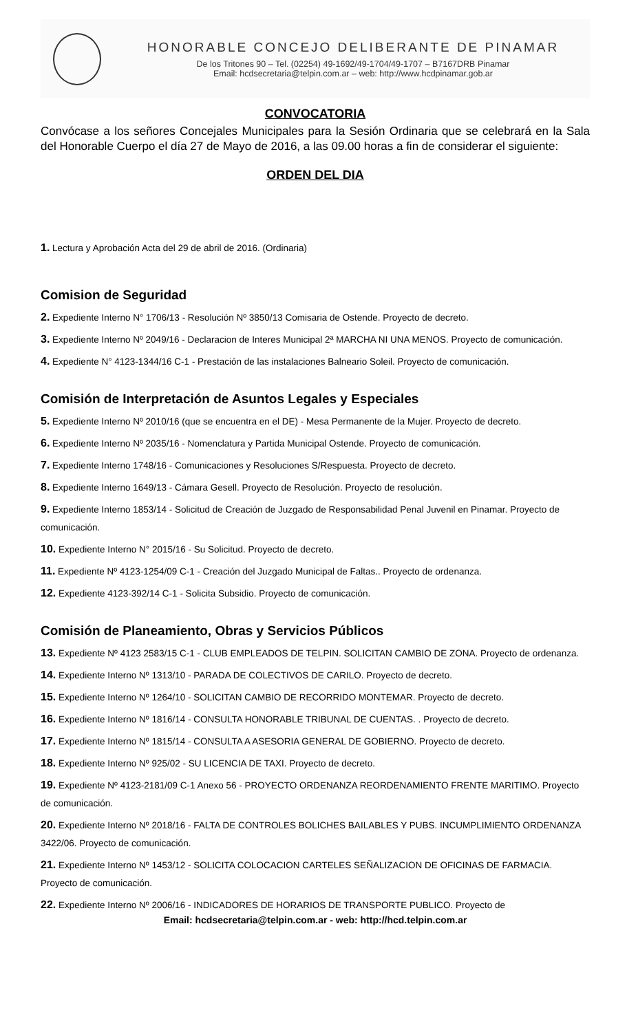HONORABLE CONCEJO DELIBERANTE DE PINAMAR
De los Tritones 90 – Tel. (02254) 49-1692/49-1704/49-1707 – B7167DRB Pinamar
Email: hcdsecretaria@telpin.com.ar – web: http://www.hcdpinamar.gob.ar
CONVOCATORIA
Convócase a los señores Concejales Municipales para la Sesión Ordinaria que se celebrará en la Sala del Honorable Cuerpo el día 27 de Mayo de 2016, a las 09.00 horas a fin de considerar el siguiente:
ORDEN DEL DIA
1. Lectura y Aprobación Acta del 29 de abril de 2016. (Ordinaria)
Comision de Seguridad
2. Expediente Interno N° 1706/13 - Resolución Nº 3850/13 Comisaria de Ostende. Proyecto de decreto.
3. Expediente Interno Nº 2049/16 - Declaracion de Interes Municipal 2ª MARCHA NI UNA MENOS. Proyecto de comunicación.
4. Expediente N° 4123-1344/16 C-1 - Prestación de las instalaciones Balneario Soleil. Proyecto de comunicación.
Comisión de Interpretación de Asuntos Legales y Especiales
5. Expediente Interno Nº 2010/16 (que se encuentra en el DE) - Mesa Permanente de la Mujer. Proyecto de decreto.
6. Expediente Interno Nº 2035/16 - Nomenclatura y Partida Municipal Ostende. Proyecto de comunicación.
7. Expediente Interno 1748/16 - Comunicaciones y Resoluciones S/Respuesta. Proyecto de decreto.
8. Expediente Interno 1649/13 - Cámara Gesell. Proyecto de Resolución. Proyecto de resolución.
9. Expediente Interno 1853/14 - Solicitud de Creación de Juzgado de Responsabilidad Penal Juvenil en Pinamar. Proyecto de comunicación.
10. Expediente Interno N° 2015/16 - Su Solicitud. Proyecto de decreto.
11. Expediente Nº 4123-1254/09 C-1 - Creación del Juzgado Municipal de Faltas.. Proyecto de ordenanza.
12. Expediente 4123-392/14 C-1 - Solicita Subsidio. Proyecto de comunicación.
Comisión de Planeamiento, Obras y Servicios Públicos
13. Expediente Nº 4123 2583/15 C-1 - CLUB EMPLEADOS DE TELPIN. SOLICITAN CAMBIO DE ZONA. Proyecto de ordenanza.
14. Expediente Interno Nº 1313/10 - PARADA DE COLECTIVOS DE CARILO. Proyecto de decreto.
15. Expediente Interno Nº 1264/10 - SOLICITAN CAMBIO DE RECORRIDO MONTEMAR. Proyecto de decreto.
16. Expediente Interno Nº 1816/14 - CONSULTA HONORABLE TRIBUNAL DE CUENTAS. . Proyecto de decreto.
17. Expediente Interno Nº 1815/14 - CONSULTA A ASESORIA GENERAL DE GOBIERNO. Proyecto de decreto.
18. Expediente Interno Nº 925/02 - SU LICENCIA DE TAXI. Proyecto de decreto.
19. Expediente Nº 4123-2181/09 C-1 Anexo 56 - PROYECTO ORDENANZA REORDENAMIENTO FRENTE MARITIMO. Proyecto de comunicación.
20. Expediente Interno Nº 2018/16 - FALTA DE CONTROLES BOLICHES BAILABLES Y PUBS. INCUMPLIMIENTO ORDENANZA 3422/06. Proyecto de comunicación.
21. Expediente Interno Nº 1453/12 - SOLICITA COLOCACION CARTELES SEÑALIZACION DE OFICINAS DE FARMACIA. Proyecto de comunicación.
22. Expediente Interno Nº 2006/16 - INDICADORES DE HORARIOS DE TRANSPORTE PUBLICO. Proyecto de
Email: hcdsecretaria@telpin.com.ar - web: http://hcd.telpin.com.ar